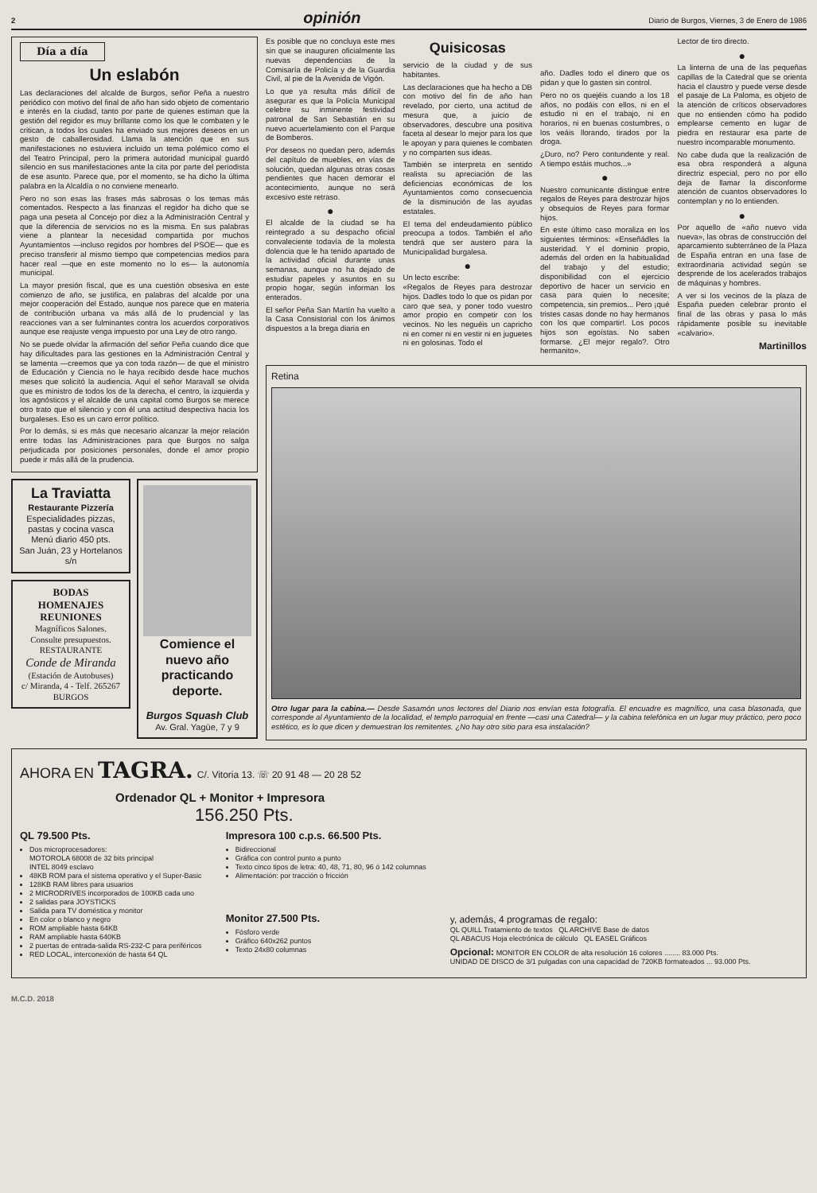2 opinión Diario de Burgos, Viernes, 3 de Enero de 1986
Día a día
Un eslabón
Las declaraciones del alcalde de Burgos, señor Peña a nuestro periódico con motivo del final de año han sido objeto de comentario e interés en la ciudad, tanto por parte de quienes estiman que la gestión del regidor es muy brillante como los que le combaten y le critican, a todos los cuales ha enviado sus mejores deseos en un gesto de caballerosidad. Llama la atención que en sus manifestaciones no estuviera incluido un tema polémico como el del Teatro Principal, pero la primera autoridad municipal guardó silencio en sus manifestaciones ante la cita por parte del periodista de ese asunto. Parece que, por el momento, se ha dicho la última palabra en la Alcaldía o no conviene menearlo.
Pero no son esas las frases más sabrosas o los temas más comentados. Respecto a las finanzas el regidor ha dicho que se paga una peseta al Concejo por diez a la Administración Central y que la diferencia de servicios no es la misma. En sus palabras viene a plantear la necesidad compartida por muchos Ayuntamientos —incluso regidos por hombres del PSOE— que es preciso transferir al mismo tiempo que competencias medios para hacer real —que en este momento no lo es— la autonomía municipal.
La mayor presión fiscal, que es una cuestión obsesiva en este comienzo de año, se justifica, en palabras del alcalde por una mejor cooperación del Estado, aunque nos parece que en materia de contribución urbana va más allá de lo prudencial y las reacciones van a ser fulminantes contra los acuerdos corporativos aunque ese reajuste venga impuesto por una Ley de otro rango.
No se puede olvidar la afirmación del señor Peña cuando dice que hay dificultades para las gestiones en la Administración Central y se lamenta —creemos que ya con toda razón— de que el ministro de Educación y Ciencia no le haya recibido desde hace muchos meses que solicitó la audiencia. Aquí el señor Maravall se olvida que es ministro de todos los de la derecha, el centro, la izquierda y los agnósticos y el alcalde de una capital como Burgos se merece otro trato que el silencio y con él una actitud despectiva hacia los burgaleses. Eso es un caro error político.
Por lo demás, si es más que necesario alcanzar la mejor relación entre todas las Administraciones para que Burgos no salga perjudicada por posiciones personales, donde el amor propio puede ir más allá de la prudencia.
La Traviatta
Restaurante Pizzería
Especialidades pizzas, pastas y cocina vasca
Menú diario 450 pts.
San Juán, 23 y Hortelanos s/n
BODAS
HOMENAJES
REUNIONES
Magníficos Salones.
Consulte presupuestos.
RESTAURANTE
Conde de Miranda
(Estación de Autobuses)
c/ Miranda, 4 - Telf. 265267
BURGOS
Comience el nuevo año practicando deporte.
Burgos Squash Club
Av. Gral. Yagüe, 7 y 9
Es posible que no concluya este mes sin que se inauguren oficialmente las nuevas dependencias de la Comisaría de Policía y de la Guardia Civil, al pie de la Avenida de Vigón.
Lo que ya resulta más difícil de asegurar es que la Policía Municipal celebre su inminente festividad patronal de San Sebastián en su nuevo acuertelamiento con el Parque de Bomberos.
Por deseos no quedan pero, además del capítulo de muebles, en vías de solución, quedan algunas otras cosas pendientes que hacen demorar el acontecimiento, aunque no será excesivo este retraso.
●
El alcalde de la ciudad se ha reintegrado a su despacho oficial convaleciente todavía de la molesta dolencia que le ha tenido apartado de la actividad oficial durante unas semanas, aunque no ha dejado de estudiar papeles y asuntos en su propio hogar, según informan los enterados.
El señor Peña San Martín ha vuelto a la Casa Consistorial con los ánimos dispuestos a la brega diaria en
Quisicosas
servicio de la ciudad y de sus habitantes.
Las declaraciones que ha hecho a DB con motivo del fin de año han revelado, por cierto, una actitud de mesura que, a juicio de observadores, descubre una positiva faceta al desear lo mejor para los que le apoyan y para quienes le combaten y no comparten sus ideas.
También se interpreta en sentido realista su apreciación de las deficiencias económicas de los Ayuntamientos como consecuencia de la disminución de las ayudas estatales.
El tema del endeudamiento público preocupa a todos. También el año tendrá que ser austero para la Municipalidad burgalesa.
●
Un lecto escribe:
«Regalos de Reyes para destrozar hijos. Dadles todo lo que os pidan por caro que sea, y poner todo vuestro amor propio en competir con los vecinos. No les neguéis un capricho ni en comer ni en vestir ni en juguetes ni en golosinas. Todo el
año. Dadles todo el dinero que os pidan y que lo gasten sin control.
Pero no os quejéis cuando a los 18 años, no podáis con ellos, ni en el estudio ni en el trabajo, ni en horarios, ni en buenas costumbres, o los veáis llorando, tirados por la droga.
¿Duro, no? Pero contundente y real. A tiempo estáis muchos...»
●
Nuestro comunicante distingue entre regalos de Reyes para destrozar hijos y obsequios de Reyes para formar hijos.
En este último caso moraliza en los siguientes términos: «Enseñádles la austeridad. Y el dominio propio, además del orden en la habitualidad del trabajo y del estudio; disponibilidad con el ejercicio deportivo de hacer un servicio en casa para quien lo necesite; competencia, sin premios... Pero ¡qué tristes casas donde no hay hermanos con los que compartir!. Los pocos hijos son egoístas. No saben formarse. ¿El mejor regalo?. Otro hermanito».
Lector de tiro directo.
●
La linterna de una de las pequeñas capillas de la Catedral que se orienta hacia el claustro y puede verse desde el pasaje de La Paloma, es objeto de la atención de críticos observadores que no entienden cómo ha podido emplearse cemento en lugar de piedra en restaurar esa parte de nuestro incomparable monumento.
No cabe duda que la realización de esa obra responderá a alguna directriz especial, pero no por ello deja de llamar la disconforme atención de cuantos observadores lo contemplan y no lo entienden.
●
Por aquello de «año nuevo vida nueva», las obras de construcción del aparcamiento subterráneo de la Plaza de España entran en una fase de extraordinaria actividad según se desprende de los acelerados trabajos de máquinas y hombres.
A ver si los vecinos de la plaza de España pueden celebrar pronto el final de las obras y pasa lo más rápidamente posible su inevitable «calvario».
Martinillos
Retina
Otro lugar para la cabina.— Desde Sasamón unos lectores del Diario nos envían esta fotografía. El encuadre es magnífico, una casa blasonada, que corresponde al Ayuntamiento de la localidad, el templo parroquial en frente —casi una Catedral— y la cabina telefónica en un lugar muy práctico, pero poco estético, es lo que dicen y demuestran los remitentes. ¿No hay otro sitio para esa instalación?
AHORA EN TAGRA. C/. Vitoria 13. ☏ 20 91 48 — 20 28 52
Ordenador QL + Monitor + Impresora
156.250 Pts.
QL 79.500 Pts.
Dos microprocesadores:
MOTOROLA 68008 de 32 bits principal
INTEL 8049 esclavo
48KB ROM para el sistema operativo y el Super-Basic
128KB RAM libres para usuarios
2 MICRODRIVES incorporados de 100KB cada uno
2 salidas para JOYSTICKS
Salida para TV doméstica y monitor
En color o blanco y negro
ROM ampliable hasta 64KB
RAM ampliable hasta 640KB
2 puertas de entrada-salida RS-232-C para periféricos
RED LOCAL, interconexión de hasta 64 QL
Impresora 100 c.p.s. 66.500 Pts.
Bidireccional
Gráfica con control punto a punto
Texto cinco tipos de letra: 40, 48, 71, 80, 96 ó 142 columnas
Alimentación: por tracción o fricción
Monitor 27.500 Pts.
Fósforo verde
Gráfico 640x262 puntos
Texto 24x80 columnas
y, además, 4 programas de regalo:
QL QUILL Tratamiento de textos QL ARCHIVE Base de datos
QL ABACUS Hoja electrónica de cálculo QL EASEL Gráficos
Opcional: MONITOR EN COLOR de alta resolución 16 colores ........ 83.000 Pts.
UNIDAD DE DISCO de 3/1 pulgadas con una capacidad de 720KB formateados ... 93.000 Pts.
M.C.D. 2018